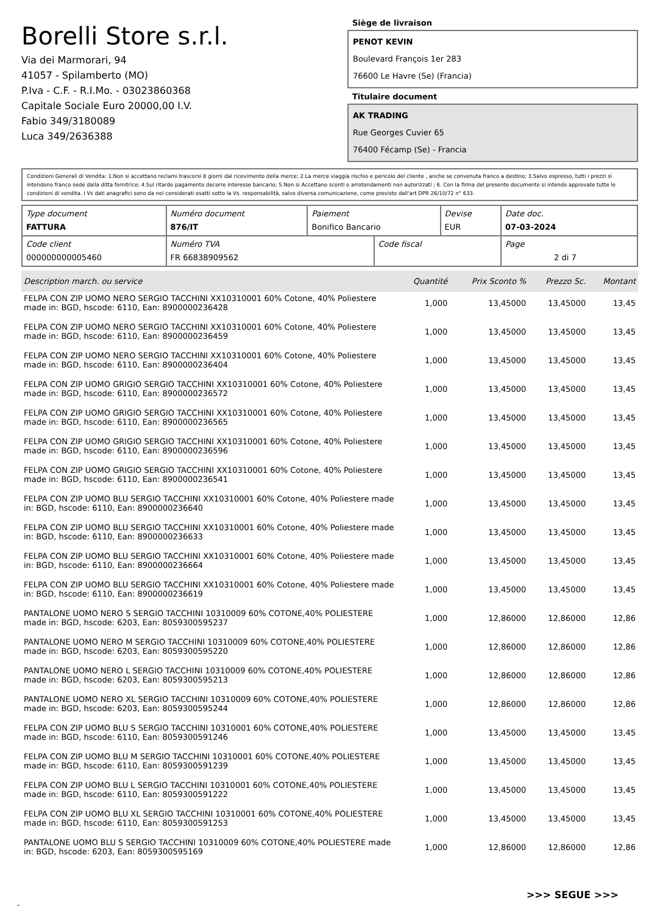Borelli Store s.r.l.
Via dei Marmorari, 94
41057 - Spilamberto (MO)
P.Iva - C.F. - R.I.Mo. - 03023860368
Capitale Sociale Euro 20000,00 I.V.
Fabio 349/3180089
Luca 349/2636388
Siège de livraison
PENOT KEVIN
Boulevard François 1er 283
76600 Le Havre (Se) (Francia)
Titulaire document
AK TRADING
Rue Georges Cuvier 65
76400 Fécamp (Se) - Francia
Condizioni Generali di Vendita: 1.Non si accettano reclami trascorsi 8 giorni dal ricevimento della merce; 2.La merce viaggia rischio e pericolo del cliente , anche se convenuta franco a destino; 3.Salvo espresso, tutti i prezzi si intendono franco sede dalla ditta fornitrice; 4.Sul ritardo pagamento decorre interesse bancario; 5.Non si Accettano sconti o arrotondamenti non autorizzati ; 6. Con la firma del presente documento si intendo approvate tutte le condizioni di vendita. I Vs dati anagrafici sono da noi considerati esatti sotto la Vs. responsabilità, salvo diversa comunicazione, come previsto dall'art DPR 26/10/72 n° 633.
| Type document FATTURA | Numéro document 876/IT | Paiement Bonifico Bancario | | Devise EUR | Date doc. 07-03-2024 |
| Code client 000000000005460 | Numéro TVA FR 66838909562 | | Code fiscal | | Page 2 di 7 |
| Description march. ou service | Quantité | Prix Sconto % | Prezzo Sc. | Montant |
| --- | --- | --- | --- | --- |
| FELPA CON ZIP UOMO NERO SERGIO TACCHINI XX10310001 60% Cotone, 40% Poliestere made in: BGD, hscode: 6110, Ean: 8900000236428 | 1,000 | 13,45000 | 13,45000 | 13,45 |
| FELPA CON ZIP UOMO NERO SERGIO TACCHINI XX10310001 60% Cotone, 40% Poliestere made in: BGD, hscode: 6110, Ean: 8900000236459 | 1,000 | 13,45000 | 13,45000 | 13,45 |
| FELPA CON ZIP UOMO NERO SERGIO TACCHINI XX10310001 60% Cotone, 40% Poliestere made in: BGD, hscode: 6110, Ean: 8900000236404 | 1,000 | 13,45000 | 13,45000 | 13,45 |
| FELPA CON ZIP UOMO GRIGIO SERGIO TACCHINI XX10310001 60% Cotone, 40% Poliestere made in: BGD, hscode: 6110, Ean: 8900000236572 | 1,000 | 13,45000 | 13,45000 | 13,45 |
| FELPA CON ZIP UOMO GRIGIO SERGIO TACCHINI XX10310001 60% Cotone, 40% Poliestere made in: BGD, hscode: 6110, Ean: 8900000236565 | 1,000 | 13,45000 | 13,45000 | 13,45 |
| FELPA CON ZIP UOMO GRIGIO SERGIO TACCHINI XX10310001 60% Cotone, 40% Poliestere made in: BGD, hscode: 6110, Ean: 8900000236596 | 1,000 | 13,45000 | 13,45000 | 13,45 |
| FELPA CON ZIP UOMO GRIGIO SERGIO TACCHINI XX10310001 60% Cotone, 40% Poliestere made in: BGD, hscode: 6110, Ean: 8900000236541 | 1,000 | 13,45000 | 13,45000 | 13,45 |
| FELPA CON ZIP UOMO BLU SERGIO TACCHINI XX10310001 60% Cotone, 40% Poliestere made in: BGD, hscode: 6110, Ean: 8900000236640 | 1,000 | 13,45000 | 13,45000 | 13,45 |
| FELPA CON ZIP UOMO BLU SERGIO TACCHINI XX10310001 60% Cotone, 40% Poliestere made in: BGD, hscode: 6110, Ean: 8900000236633 | 1,000 | 13,45000 | 13,45000 | 13,45 |
| FELPA CON ZIP UOMO BLU SERGIO TACCHINI XX10310001 60% Cotone, 40% Poliestere made in: BGD, hscode: 6110, Ean: 8900000236664 | 1,000 | 13,45000 | 13,45000 | 13,45 |
| FELPA CON ZIP UOMO BLU SERGIO TACCHINI XX10310001 60% Cotone, 40% Poliestere made in: BGD, hscode: 6110, Ean: 8900000236619 | 1,000 | 13,45000 | 13,45000 | 13,45 |
| PANTALONE UOMO NERO S SERGIO TACCHINI 10310009 60% COTONE,40% POLIESTERE made in: BGD, hscode: 6203, Ean: 8059300595237 | 1,000 | 12,86000 | 12,86000 | 12,86 |
| PANTALONE UOMO NERO M SERGIO TACCHINI 10310009 60% COTONE,40% POLIESTERE made in: BGD, hscode: 6203, Ean: 8059300595220 | 1,000 | 12,86000 | 12,86000 | 12,86 |
| PANTALONE UOMO NERO L SERGIO TACCHINI 10310009 60% COTONE,40% POLIESTERE made in: BGD, hscode: 6203, Ean: 8059300595213 | 1,000 | 12,86000 | 12,86000 | 12,86 |
| PANTALONE UOMO NERO XL SERGIO TACCHINI 10310009 60% COTONE,40% POLIESTERE made in: BGD, hscode: 6203, Ean: 8059300595244 | 1,000 | 12,86000 | 12,86000 | 12,86 |
| FELPA CON ZIP UOMO BLU S SERGIO TACCHINI 10310001 60% COTONE,40% POLIESTERE made in: BGD, hscode: 6110, Ean: 8059300591246 | 1,000 | 13,45000 | 13,45000 | 13,45 |
| FELPA CON ZIP UOMO BLU M SERGIO TACCHINI 10310001 60% COTONE,40% POLIESTERE made in: BGD, hscode: 6110, Ean: 8059300591239 | 1,000 | 13,45000 | 13,45000 | 13,45 |
| FELPA CON ZIP UOMO BLU L SERGIO TACCHINI 10310001 60% COTONE,40% POLIESTERE made in: BGD, hscode: 6110, Ean: 8059300591222 | 1,000 | 13,45000 | 13,45000 | 13,45 |
| FELPA CON ZIP UOMO BLU XL SERGIO TACCHINI 10310001 60% COTONE,40% POLIESTERE made in: BGD, hscode: 6110, Ean: 8059300591253 | 1,000 | 13,45000 | 13,45000 | 13,45 |
| PANTALONE UOMO BLU S SERGIO TACCHINI 10310009 60% COTONE,40% POLIESTERE made in: BGD, hscode: 6203, Ean: 8059300595169 | 1,000 | 12,86000 | 12,86000 | 12,86 |
>>> SEGUE >>>
-